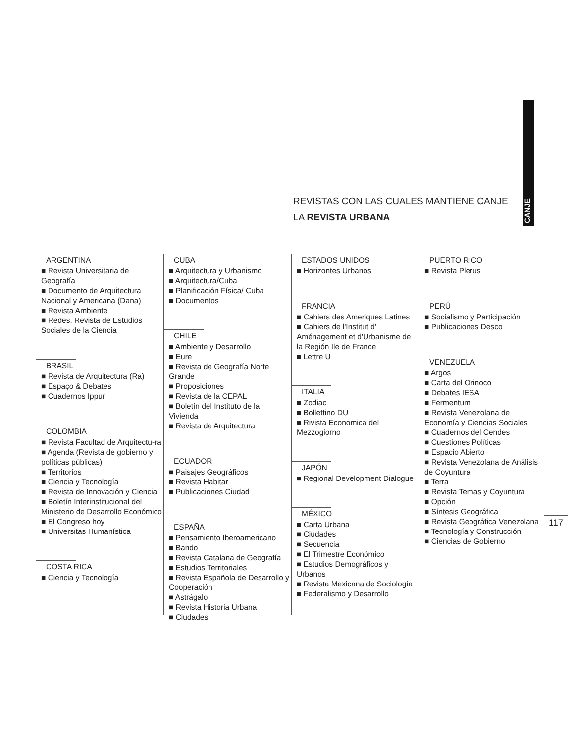CANJE
REVISTAS CON LAS CUALES MANTIENE CANJE
LA REVISTA URBANA
ARGENTINA
■ Revista Universitaria de Geografía
■ Documento de Arquitectura Nacional y Americana (Dana)
■ Revista Ambiente
■ Redes. Revista de Estudios Sociales de la Ciencia
BRASIL
■ Revista de Arquitectura (Ra)
■ Espaço & Debates
■ Cuadernos Ippur
COLOMBIA
■ Revista Facultad de Arquitectu-ra
■ Agenda (Revista de gobierno y políticas públicas)
■ Territorios
■ Ciencia y Tecnología
■ Revista de Innovación y Ciencia
■ Boletín Interinstitucional del Ministerio de Desarrollo Económico
■ El Congreso hoy
■ Universitas Humanística
COSTA RICA
■ Ciencia y Tecnología
CUBA
■ Arquitectura y Urbanismo
■ Arquitectura/Cuba
■ Planificación Física/ Cuba
■ Documentos
CHILE
■ Ambiente y Desarrollo
■ Eure
■ Revista de Geografía Norte Grande
■ Proposiciones
■ Revista de la CEPAL
■ Boletín del Instituto de la Vivienda
■ Revista de Arquitectura
ECUADOR
■ Paisajes Geográficos
■ Revista Habitar
■ Publicaciones Ciudad
ESPAÑA
■ Pensamiento Iberoamericano
■ Bando
■ Revista Catalana de Geografía
■ Estudios Territoriales
■ Revista Española de Desarrollo y Cooperación
■ Astrágalo
■ Revista Historia Urbana
■ Ciudades
ESTADOS UNIDOS
■ Horizontes Urbanos
FRANCIA
■ Cahiers des Ameriques Latines
■ Cahiers de l'Institut d' Aménagement et d'Urbanisme de la Región Ile de France
■ Lettre U
ITALIA
■ Zodiac
■ Bollettino DU
■ Rivista Economica del Mezzogiorno
JAPÓN
■ Regional Development Dialogue
MÉXICO
■ Carta Urbana
■ Ciudades
■ Secuencia
■ El Trimestre Económico
■ Estudios Demográficos y Urbanos
■ Revista Mexicana de Sociología
■ Federalismo y Desarrollo
PUERTO RICO
■ Revista Plerus
PERÚ
■ Socialismo y Participación
■ Publicaciones Desco
VENEZUELA
■ Argos
■ Carta del Orinoco
■ Debates IESA
■ Fermentum
■ Revista Venezolana de Economía y Ciencias Sociales
■ Cuadernos del Cendes
■ Cuestiones Políticas
■ Espacio Abierto
■ Revista Venezolana de Análisis de Coyuntura
■ Terra
■ Revista Temas y Coyuntura
■ Opción
■ Síntesis Geográfica
■ Revista Geográfica Venezolana
■ Tecnología y Construcción
■ Ciencias de Gobierno
117